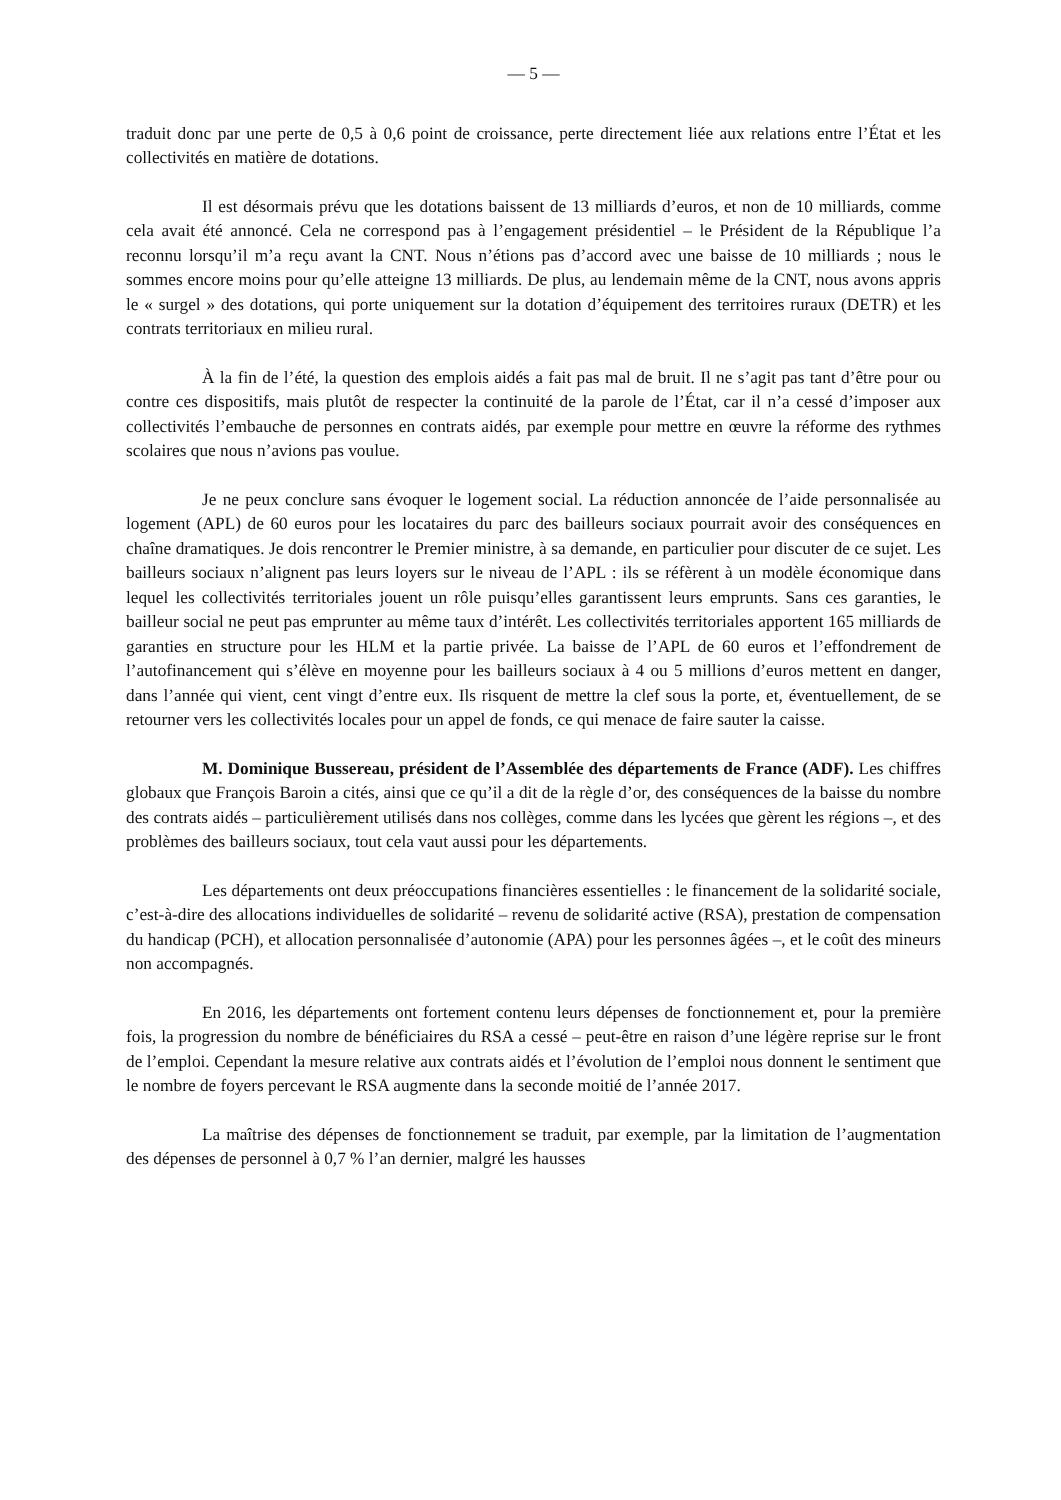— 5 —
traduit donc par une perte de 0,5 à 0,6 point de croissance, perte directement liée aux relations entre l’État et les collectivités en matière de dotations.
Il est désormais prévu que les dotations baissent de 13 milliards d’euros, et non de 10 milliards, comme cela avait été annoncé. Cela ne correspond pas à l’engagement présidentiel – le Président de la République l’a reconnu lorsqu’il m’a reçu avant la CNT. Nous n’étions pas d’accord avec une baisse de 10 milliards ; nous le sommes encore moins pour qu’elle atteigne 13 milliards. De plus, au lendemain même de la CNT, nous avons appris le « surgel » des dotations, qui porte uniquement sur la dotation d’équipement des territoires ruraux (DETR) et les contrats territoriaux en milieu rural.
À la fin de l’été, la question des emplois aidés a fait pas mal de bruit. Il ne s’agit pas tant d’être pour ou contre ces dispositifs, mais plutôt de respecter la continuité de la parole de l’État, car il n’a cessé d’imposer aux collectivités l’embauche de personnes en contrats aidés, par exemple pour mettre en œuvre la réforme des rythmes scolaires que nous n’avions pas voulue.
Je ne peux conclure sans évoquer le logement social. La réduction annoncée de l’aide personnalisée au logement (APL) de 60 euros pour les locataires du parc des bailleurs sociaux pourrait avoir des conséquences en chaîne dramatiques. Je dois rencontrer le Premier ministre, à sa demande, en particulier pour discuter de ce sujet. Les bailleurs sociaux n’alignent pas leurs loyers sur le niveau de l’APL : ils se réfèrent à un modèle économique dans lequel les collectivités territoriales jouent un rôle puisqu’elles garantissent leurs emprunts. Sans ces garanties, le bailleur social ne peut pas emprunter au même taux d’intérêt. Les collectivités territoriales apportent 165 milliards de garanties en structure pour les HLM et la partie privée. La baisse de l’APL de 60 euros et l’effondrement de l’autofinancement qui s’élève en moyenne pour les bailleurs sociaux à 4 ou 5 millions d’euros mettent en danger, dans l’année qui vient, cent vingt d’entre eux. Ils risquent de mettre la clef sous la porte, et, éventuellement, de se retourner vers les collectivités locales pour un appel de fonds, ce qui menace de faire sauter la caisse.
M. Dominique Bussereau, président de l’Assemblée des départements de France (ADF). Les chiffres globaux que François Baroin a cités, ainsi que ce qu’il a dit de la règle d’or, des conséquences de la baisse du nombre des contrats aidés – particulièrement utilisés dans nos collèges, comme dans les lycées que gèrent les régions –, et des problèmes des bailleurs sociaux, tout cela vaut aussi pour les départements.
Les départements ont deux préoccupations financières essentielles : le financement de la solidarité sociale, c’est-à-dire des allocations individuelles de solidarité – revenu de solidarité active (RSA), prestation de compensation du handicap (PCH), et allocation personnalisée d’autonomie (APA) pour les personnes âgées –, et le coût des mineurs non accompagnés.
En 2016, les départements ont fortement contenu leurs dépenses de fonctionnement et, pour la première fois, la progression du nombre de bénéficiaires du RSA a cessé – peut-être en raison d’une légère reprise sur le front de l’emploi. Cependant la mesure relative aux contrats aidés et l’évolution de l’emploi nous donnent le sentiment que le nombre de foyers percevant le RSA augmente dans la seconde moitié de l’année 2017.
La maîtrise des dépenses de fonctionnement se traduit, par exemple, par la limitation de l’augmentation des dépenses de personnel à 0,7 % l’an dernier, malgré les hausses